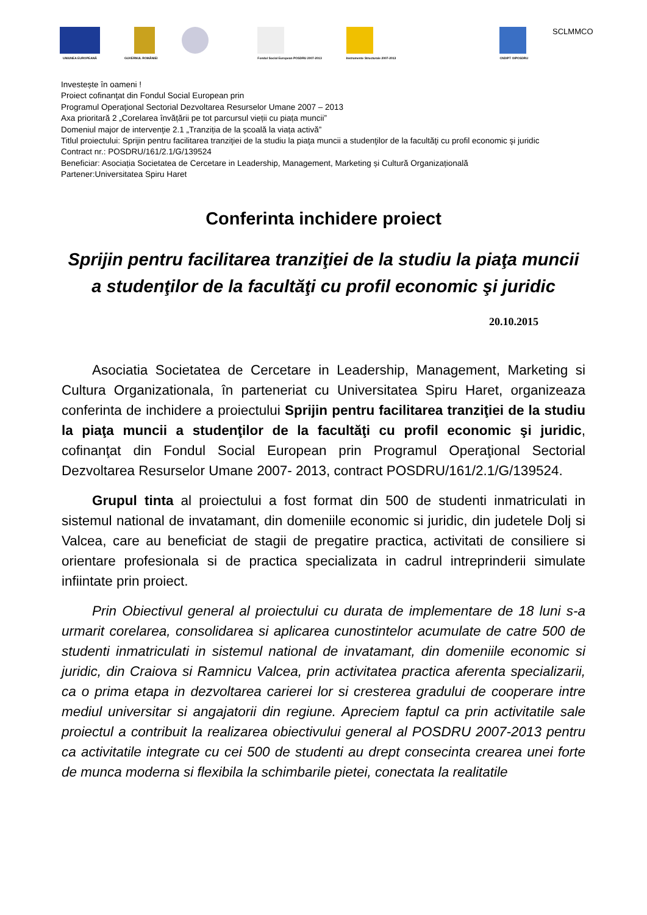UNIUNEA EUROPEANĂ GUVERNUL ROMÂNIEI Fondul Social European POSDRU 2007-2013
Instrumente Structurale 2007-2013
CNDIPT OIPOSDRU
SCLMMCO
Investește în oameni !
Proiect cofinanţat din Fondul Social European prin
Programul Operaţional Sectorial Dezvoltarea Resurselor Umane 2007 – 2013
Axa prioritară 2 „Corelarea învățării pe tot parcursul vieții cu piața muncii”
Domeniul major de intervenţie 2.1 „Tranziția de la școală la viața activă”
Titlul proiectului: Sprijin pentru facilitarea tranziţiei de la studiu la piaţa muncii a studenţilor de la facultăţi cu profil economic şi juridic
Contract nr.: POSDRU/161/2.1/G/139524
Beneficiar: Asociația Societatea de Cercetare in Leadership, Management, Marketing și Cultură Organizațională
Partener:Universitatea Spiru Haret
Conferinta inchidere proiect
Sprijin pentru facilitarea tranziţiei de la studiu la piaţa muncii a studenţilor de la facultăţi cu profil economic şi juridic
20.10.2015
Asociatia Societatea de Cercetare in Leadership, Management, Marketing si Cultura Organizationala, în parteneriat cu Universitatea Spiru Haret, organizeaza conferinta de inchidere a proiectului Sprijin pentru facilitarea tranziţiei de la studiu la piaţa muncii a studenţilor de la facultăţi cu profil economic şi juridic, cofinanţat din Fondul Social European prin Programul Operaţional Sectorial Dezvoltarea Resurselor Umane 2007- 2013, contract POSDRU/161/2.1/G/139524.
Grupul tinta al proiectului a fost format din 500 de studenti inmatriculati in sistemul national de invatamant, din domeniile economic si juridic, din judetele Dolj si Valcea, care au beneficiat de stagii de pregatire practica, activitati de consiliere si orientare profesionala si de practica specializata in cadrul intreprinderii simulate infiintate prin proiect.
Prin Obiectivul general al proiectului cu durata de implementare de 18 luni s-a urmarit corelarea, consolidarea si aplicarea cunostintelor acumulate de catre 500 de studenti inmatriculati in sistemul national de invatamant, din domeniile economic si juridic, din Craiova si Ramnicu Valcea, prin activitatea practica aferenta specializarii, ca o prima etapa in dezvoltarea carierei lor si cresterea gradului de cooperare intre mediul universitar si angajatorii din regiune. Apreciem faptul ca prin activitatile sale proiectul a contribuit la realizarea obiectivului general al POSDRU 2007-2013 pentru ca activitatile integrate cu cei 500 de studenti au drept consecinta crearea unei forte de munca moderna si flexibila la schimbarile pietei, conectata la realitatile